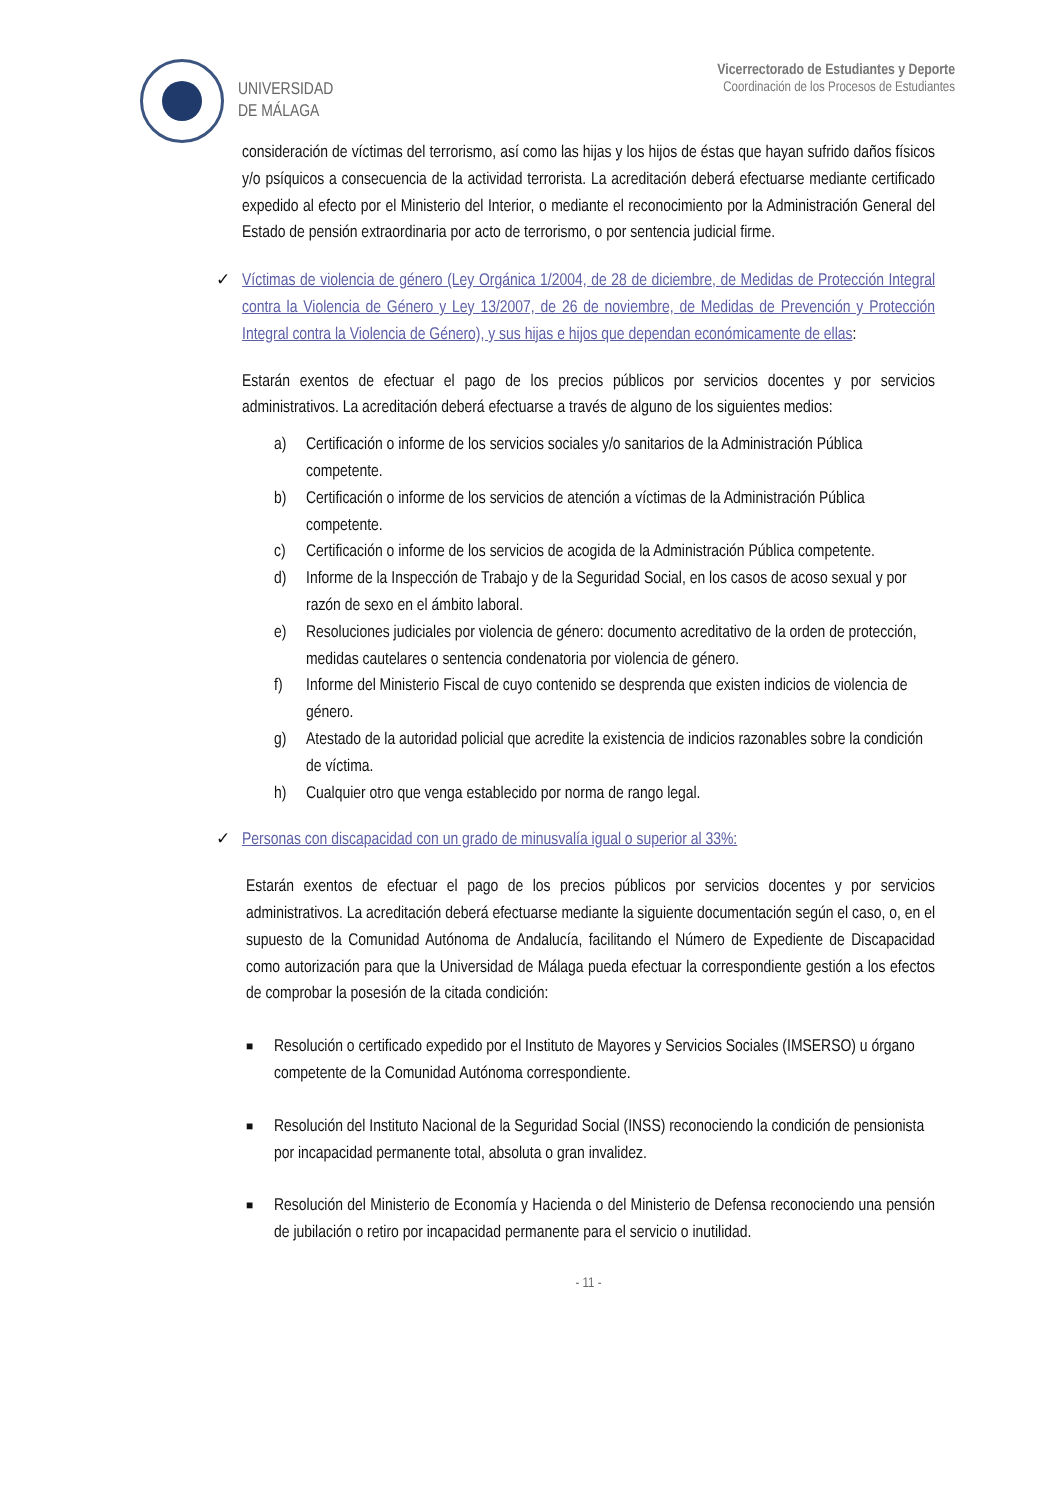UNIVERSIDAD
DE MÁLAGA
Vicerrectorado de Estudiantes y Deporte
Coordinación de los Procesos de Estudiantes
consideración de víctimas del terrorismo, así como las hijas y los hijos de éstas que hayan sufrido daños físicos y/o psíquicos a consecuencia de la actividad terrorista. La acreditación deberá efectuarse mediante certificado expedido al efecto por el Ministerio del Interior, o mediante el reconocimiento por la Administración General del Estado de pensión extraordinaria por acto de terrorismo, o por sentencia judicial firme.
✓ Víctimas de violencia de género (Ley Orgánica 1/2004, de 28 de diciembre, de Medidas de Protección Integral contra la Violencia de Género y Ley 13/2007, de 26 de noviembre, de Medidas de Prevención y Protección Integral contra la Violencia de Género), y sus hijas e hijos que dependan económicamente de ellas:
Estarán exentos de efectuar el pago de los precios públicos por servicios docentes y por servicios administrativos. La acreditación deberá efectuarse a través de alguno de los siguientes medios:
a) Certificación o informe de los servicios sociales y/o sanitarios de la Administración Pública competente.
b) Certificación o informe de los servicios de atención a víctimas de la Administración Pública competente.
c) Certificación o informe de los servicios de acogida de la Administración Pública competente.
d) Informe de la Inspección de Trabajo y de la Seguridad Social, en los casos de acoso sexual y por razón de sexo en el ámbito laboral.
e) Resoluciones judiciales por violencia de género: documento acreditativo de la orden de protección, medidas cautelares o sentencia condenatoria por violencia de género.
f) Informe del Ministerio Fiscal de cuyo contenido se desprenda que existen indicios de violencia de género.
g) Atestado de la autoridad policial que acredite la existencia de indicios razonables sobre la condición de víctima.
h) Cualquier otro que venga establecido por norma de rango legal.
✓ Personas con discapacidad con un grado de minusvalía igual o superior al 33%:
Estarán exentos de efectuar el pago de los precios públicos por servicios docentes y por servicios administrativos. La acreditación deberá efectuarse mediante la siguiente documentación según el caso, o, en el supuesto de la Comunidad Autónoma de Andalucía, facilitando el Número de Expediente de Discapacidad como autorización para que la Universidad de Málaga pueda efectuar la correspondiente gestión a los efectos de comprobar la posesión de la citada condición:
■ Resolución o certificado expedido por el Instituto de Mayores y Servicios Sociales (IMSERSO) u órgano competente de la Comunidad Autónoma correspondiente.
■ Resolución del Instituto Nacional de la Seguridad Social (INSS) reconociendo la condición de pensionista por incapacidad permanente total, absoluta o gran invalidez.
■
Resolución del Ministerio de Economía y Hacienda o del Ministerio de Defensa reconociendo una pensión de jubilación o retiro por incapacidad permanente para el servicio o inutilidad.
- 11 -